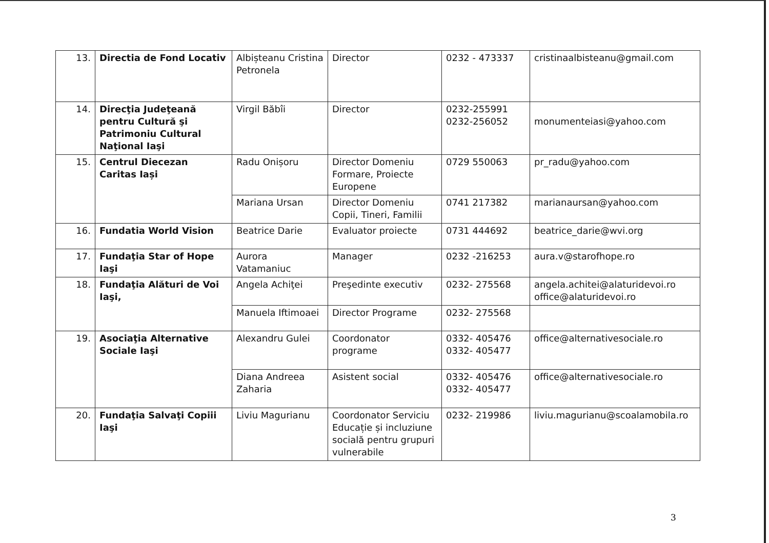| 13. | Directia de Fond Locativ | Albișteanu Cristina Petronela | Director | 0232 - 473337 | cristinaalbisteanu@gmail.com |
| 14. | Direcţia Judeţeană pentru Cultură şi Patrimoniu Cultural Naţional Iaşi | Virgil Băbîi | Director | 0232-255991 0232-256052 | monumenteiasi@yahoo.com |
| 15. | Centrul Diecezan Caritas Iași | Radu Onișoru | Director Domeniu Formare, Proiecte Europene | 0729 550063 | pr_radu@yahoo.com |
| | | Mariana Ursan | Director Domeniu Copii, Tineri, Familii | 0741 217382 | marianaursan@yahoo.com |
| 16. | Fundatia World Vision | Beatrice Darie | Evaluator proiecte | 0731 444692 | beatrice_darie@wvi.org |
| 17. | Fundaţia Star of Hope Iaşi | Aurora Vatamaniuc | Manager | 0232 -216253 | aura.v@starofhope.ro |
| 18. | Fundaţia Alături de Voi Iaşi, | Angela Achiţei | Preşedinte executiv | 0232- 275568 | angela.achitei@alaturidevoi.ro office@alaturidevoi.ro |
| | | Manuela Iftimoaei | Director Programe | 0232- 275568 | |
| 19. | Asociaţia Alternative Sociale Iaşi | Alexandru Gulei | Coordonator programe | 0332- 405476 0332- 405477 | office@alternativesociale.ro |
| | | Diana Andreea Zaharia | Asistent social | 0332- 405476 0332- 405477 | office@alternativesociale.ro |
| 20. | Fundaţia Salvaţi Copiii Iaşi | Liviu Magurianu | Coordonator Serviciu Educație și incluziune socială pentru grupuri vulnerabile | 0232- 219986 | liviu.magurianu@scoalamobila.ro |
3